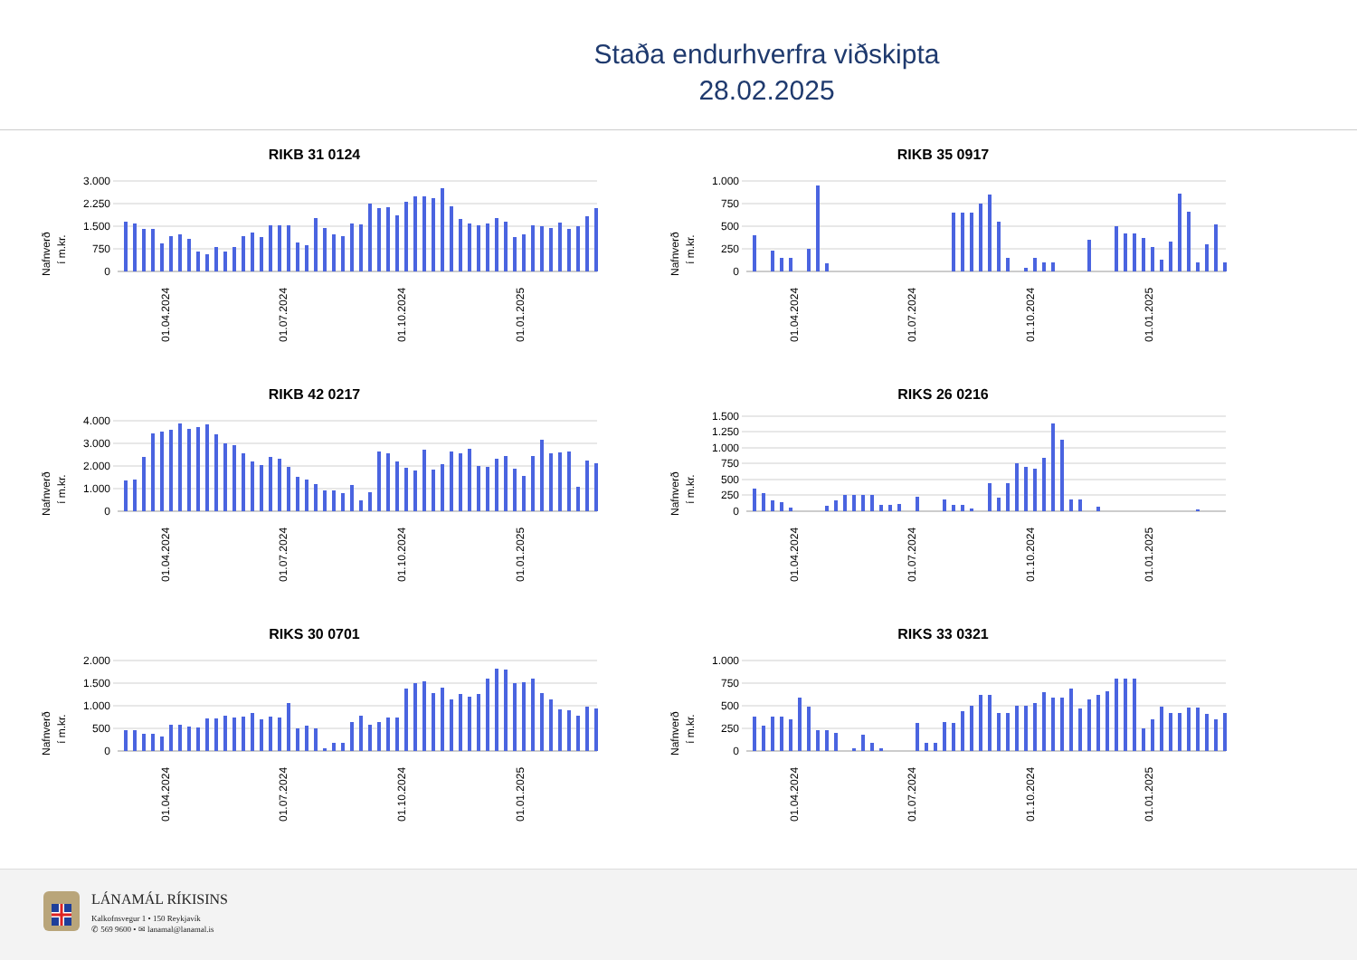Staða endurhverfra viðskipta
28.02.2025
RIKB 31 0124
Nafnverð
í m.kr.
3.000
2.250
1.500
750
0
01.04.2024
01.07.2024
01.10.2024
01.01.2025
RIKB 35 0917
Nafnverð
í m.kr.
1.000
750
500
250
0
01.04.2024
01.07.2024
01.10.2024
01.01.2025
RIKB 42 0217
Nafnverð
í m.kr.
4.000
3.000
2.000
1.000
0
01.04.2024
01.07.2024
01.10.2024
01.01.2025
RIKS 26 0216
Nafnverð
í m.kr.
1.500
1.250
1.000
750
500
250
0
01.04.2024
01.07.2024
01.10.2024
01.01.2025
RIKS 30 0701
Nafnverð
í m.kr.
2.000
1.500
1.000
500
0
01.04.2024
01.07.2024
01.10.2024
01.01.2025
RIKS 33 0321
Nafnverð
í m.kr.
1.000
750
500
250
0
01.04.2024
01.07.2024
01.10.2024
01.01.2025
LÁNAMÁL RÍKISINS
Kalkofnsvegur 1 • 150 Reykjavík
✆ 569 9600 • ✉ lanamal@lanamal.is